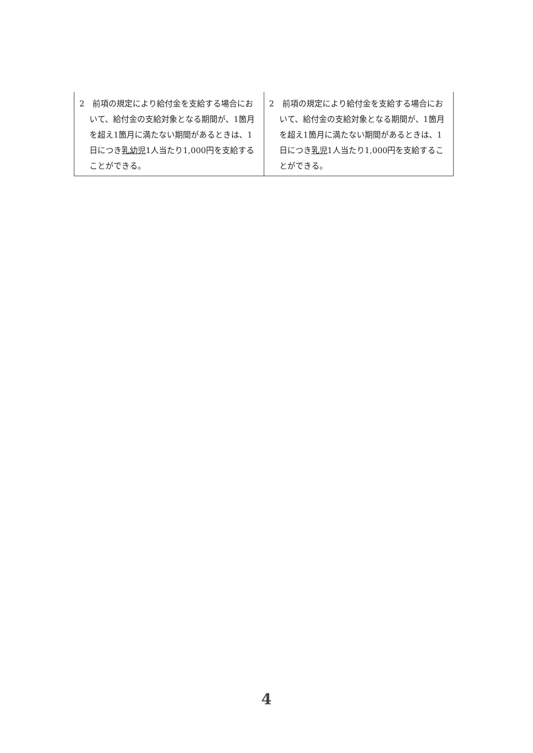| 2 前項の規定により給付金を支給する場合において、給付金の支給対象となる期間が、1箇月を超え1箇月に満たない期間があるときは、1日につき 乳幼児 1人当たり1,000円を支給することができる。 | 2 前項の規定により給付金を支給する場合において、給付金の支給対象となる期間が、1箇月を超え1箇月に満たない期間があるときは、1日につき 乳児 1人当たり1,000円を支給することができる。 |
4